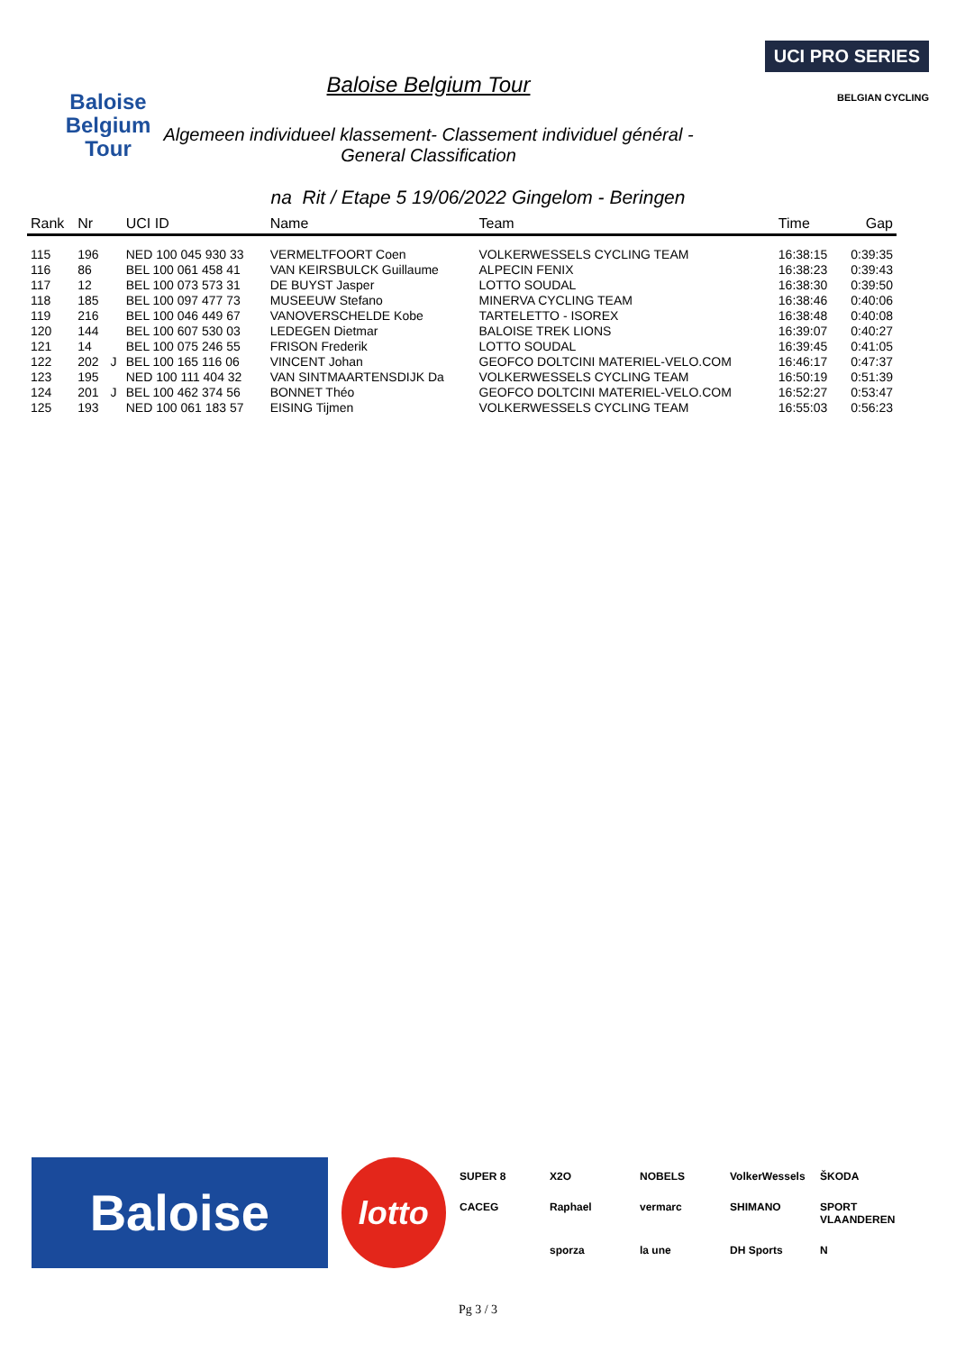Baloise
Belgium
Tour
Baloise Belgium Tour
Algemeen individueel klassement- Classement individuel général -
General Classification
UCI PRO SERIES
BELGIAN CYCLING
na Rit / Etape 5 19/06/2022 Gingelom - Beringen
| Rank | Nr | | UCI ID | Name | Team | Time | Gap |
| --- | --- | --- | --- | --- | --- | --- | --- |
| 115 | 196 | | NED 100 045 930 33 | VERMELTFOORT Coen | VOLKERWESSELS CYCLING TEAM | 16:38:15 | 0:39:35 |
| 116 | 86 | | BEL 100 061 458 41 | VAN KEIRSBULCK Guillaume | ALPECIN FENIX | 16:38:23 | 0:39:43 |
| 117 | 12 | | BEL 100 073 573 31 | DE BUYST Jasper | LOTTO SOUDAL | 16:38:30 | 0:39:50 |
| 118 | 185 | | BEL 100 097 477 73 | MUSEEUW Stefano | MINERVA CYCLING TEAM | 16:38:46 | 0:40:06 |
| 119 | 216 | | BEL 100 046 449 67 | VANOVERSCHELDE Kobe | TARTELETTO - ISOREX | 16:38:48 | 0:40:08 |
| 120 | 144 | | BEL 100 607 530 03 | LEDEGEN Dietmar | BALOISE TREK LIONS | 16:39:07 | 0:40:27 |
| 121 | 14 | | BEL 100 075 246 55 | FRISON Frederik | LOTTO SOUDAL | 16:39:45 | 0:41:05 |
| 122 | 202 | J | BEL 100 165 116 06 | VINCENT Johan | GEOFCO DOLTCINI MATERIEL-VELO.COM | 16:46:17 | 0:47:37 |
| 123 | 195 | | NED 100 111 404 32 | VAN SINTMAARTENSDIJK Da | VOLKERWESSELS CYCLING TEAM | 16:50:19 | 0:51:39 |
| 124 | 201 | J | BEL 100 462 374 56 | BONNET Théo | GEOFCO DOLTCINI MATERIEL-VELO.COM | 16:52:27 | 0:53:47 |
| 125 | 193 | | NED 100 061 183 57 | EISING Tijmen | VOLKERWESSELS CYCLING TEAM | 16:55:03 | 0:56:23 |
Baloise
lotto
SUPER 8 X2O NOBELS VolkerWessels ŠKODA CACEG Raphael vermarc SHIMANO SPORT VLAANDEREN sporza la une DH Sports N
Pg 3 / 3